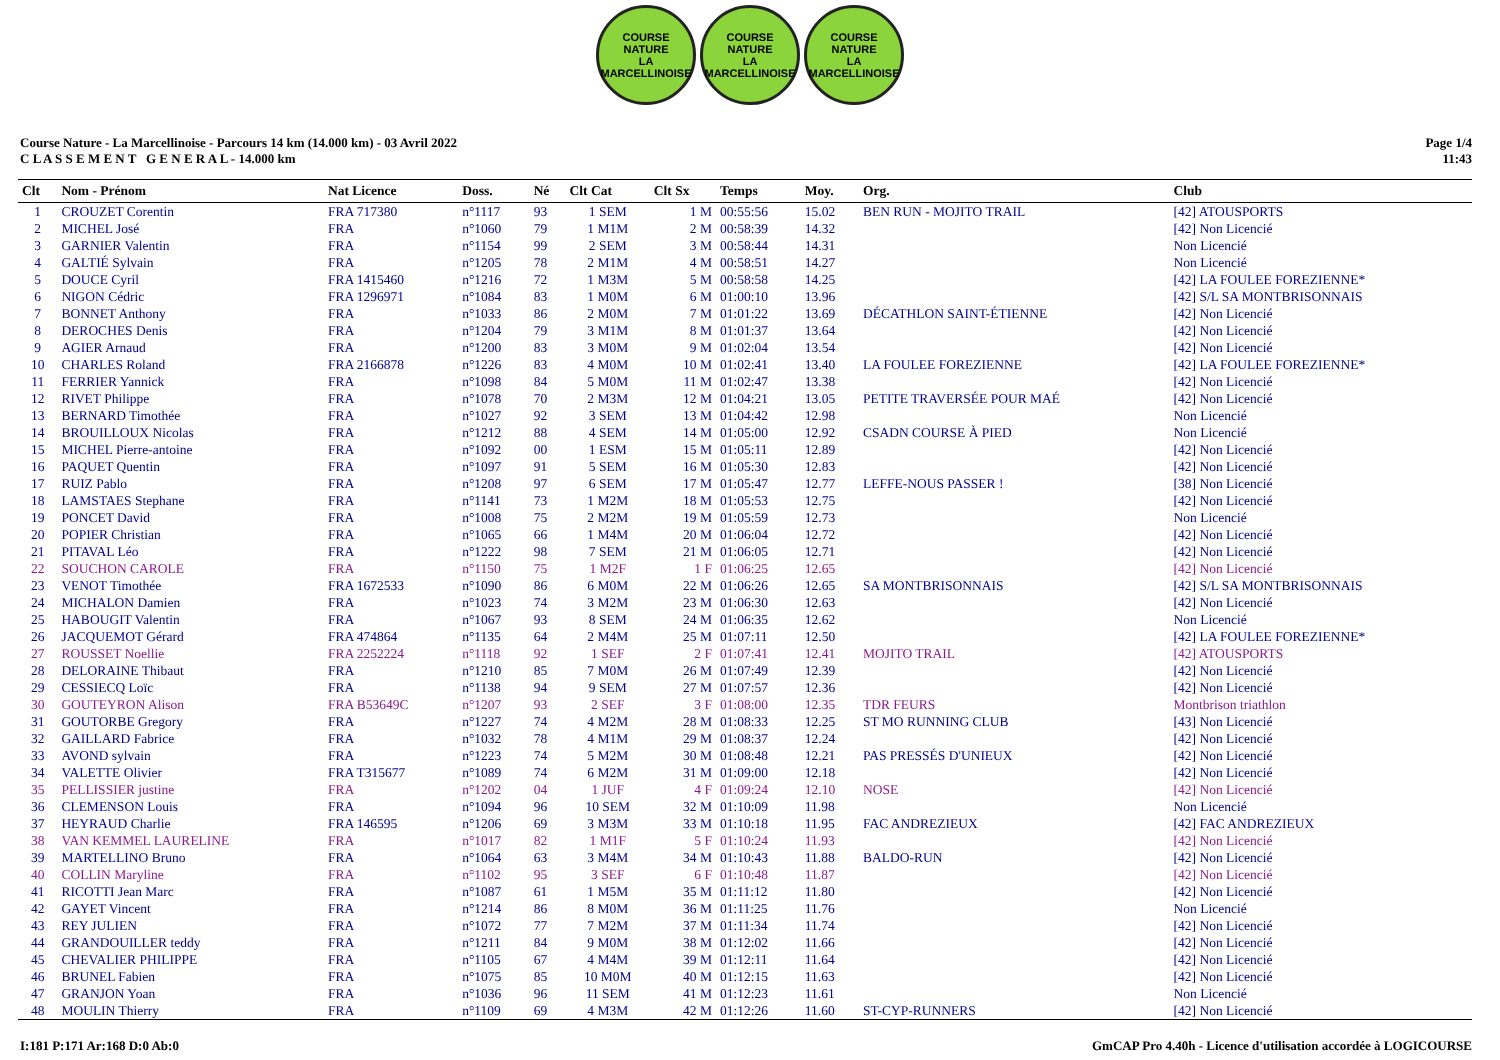COURSE NATURE
LA MARCELLINOISE
COURSE NATURE
LA MARCELLINOISE
COURSE NATURE
LA MARCELLINOISE
Course Nature - La Marcellinoise - Parcours 14 km (14.000 km) - 03 Avril 2022
C L A S S E M E N T G E N E R A L - 14.000 km
Page 1/4
11:43
| Clt | Nom - Prénom | Nat Licence | Doss. | Né | Clt Cat | Clt Sx | Temps | Moy. | Org. | Club |
| --- | --- | --- | --- | --- | --- | --- | --- | --- | --- | --- |
| 1 | CROUZET Corentin | FRA 717380 | n°1117 | 93 | 1 SEM | 1 M | 00:55:56 | 15.02 | BEN RUN - MOJITO TRAIL | [42] ATOUSPORTS |
| 2 | MICHEL José | FRA | n°1060 | 79 | 1 M1M | 2 M | 00:58:39 | 14.32 | | [42] Non Licencié |
| 3 | GARNIER Valentin | FRA | n°1154 | 99 | 2 SEM | 3 M | 00:58:44 | 14.31 | | Non Licencié |
| 4 | GALTIÉ Sylvain | FRA | n°1205 | 78 | 2 M1M | 4 M | 00:58:51 | 14.27 | | Non Licencié |
| 5 | DOUCE Cyril | FRA 1415460 | n°1216 | 72 | 1 M3M | 5 M | 00:58:58 | 14.25 | | [42] LA FOULEE FOREZIENNE* |
| 6 | NIGON Cédric | FRA 1296971 | n°1084 | 83 | 1 M0M | 6 M | 01:00:10 | 13.96 | | [42] S/L SA MONTBRISONNAIS |
| 7 | BONNET Anthony | FRA | n°1033 | 86 | 2 M0M | 7 M | 01:01:22 | 13.69 | DÉCATHLON SAINT-ÉTIENNE | [42] Non Licencié |
| 8 | DEROCHES Denis | FRA | n°1204 | 79 | 3 M1M | 8 M | 01:01:37 | 13.64 | | [42] Non Licencié |
| 9 | AGIER Arnaud | FRA | n°1200 | 83 | 3 M0M | 9 M | 01:02:04 | 13.54 | | [42] Non Licencié |
| 10 | CHARLES Roland | FRA 2166878 | n°1226 | 83 | 4 M0M | 10 M | 01:02:41 | 13.40 | LA FOULEE FOREZIENNE | [42] LA FOULEE FOREZIENNE* |
| 11 | FERRIER Yannick | FRA | n°1098 | 84 | 5 M0M | 11 M | 01:02:47 | 13.38 | | [42] Non Licencié |
| 12 | RIVET Philippe | FRA | n°1078 | 70 | 2 M3M | 12 M | 01:04:21 | 13.05 | PETITE TRAVERSÉE POUR MAÉ | [42] Non Licencié |
| 13 | BERNARD Timothée | FRA | n°1027 | 92 | 3 SEM | 13 M | 01:04:42 | 12.98 | | Non Licencié |
| 14 | BROUILLOUX Nicolas | FRA | n°1212 | 88 | 4 SEM | 14 M | 01:05:00 | 12.92 | CSADN COURSE À PIED | Non Licencié |
| 15 | MICHEL Pierre-antoine | FRA | n°1092 | 00 | 1 ESM | 15 M | 01:05:11 | 12.89 | | [42] Non Licencié |
| 16 | PAQUET Quentin | FRA | n°1097 | 91 | 5 SEM | 16 M | 01:05:30 | 12.83 | | [42] Non Licencié |
| 17 | RUIZ Pablo | FRA | n°1208 | 97 | 6 SEM | 17 M | 01:05:47 | 12.77 | LEFFE-NOUS PASSER ! | [38] Non Licencié |
| 18 | LAMSTAES Stephane | FRA | n°1141 | 73 | 1 M2M | 18 M | 01:05:53 | 12.75 | | [42] Non Licencié |
| 19 | PONCET David | FRA | n°1008 | 75 | 2 M2M | 19 M | 01:05:59 | 12.73 | | Non Licencié |
| 20 | POPIER Christian | FRA | n°1065 | 66 | 1 M4M | 20 M | 01:06:04 | 12.72 | | [42] Non Licencié |
| 21 | PITAVAL Léo | FRA | n°1222 | 98 | 7 SEM | 21 M | 01:06:05 | 12.71 | | [42] Non Licencié |
| 22 | SOUCHON CAROLE | FRA | n°1150 | 75 | 1 M2F | 1 F | 01:06:25 | 12.65 | | [42] Non Licencié |
| 23 | VENOT Timothée | FRA 1672533 | n°1090 | 86 | 6 M0M | 22 M | 01:06:26 | 12.65 | SA MONTBRISONNAIS | [42] S/L SA MONTBRISONNAIS |
| 24 | MICHALON Damien | FRA | n°1023 | 74 | 3 M2M | 23 M | 01:06:30 | 12.63 | | [42] Non Licencié |
| 25 | HABOUGIT Valentin | FRA | n°1067 | 93 | 8 SEM | 24 M | 01:06:35 | 12.62 | | Non Licencié |
| 26 | JACQUEMOT Gérard | FRA 474864 | n°1135 | 64 | 2 M4M | 25 M | 01:07:11 | 12.50 | | [42] LA FOULEE FOREZIENNE* |
| 27 | ROUSSET Noellie | FRA 2252224 | n°1118 | 92 | 1 SEF | 2 F | 01:07:41 | 12.41 | MOJITO TRAIL | [42] ATOUSPORTS |
| 28 | DELORAINE Thibaut | FRA | n°1210 | 85 | 7 M0M | 26 M | 01:07:49 | 12.39 | | [42] Non Licencié |
| 29 | CESSIECQ Loïc | FRA | n°1138 | 94 | 9 SEM | 27 M | 01:07:57 | 12.36 | | [42] Non Licencié |
| 30 | GOUTEYRON Alison | FRA B53649C | n°1207 | 93 | 2 SEF | 3 F | 01:08:00 | 12.35 | TDR FEURS | Montbrison triathlon |
| 31 | GOUTORBE Gregory | FRA | n°1227 | 74 | 4 M2M | 28 M | 01:08:33 | 12.25 | ST MO RUNNING CLUB | [43] Non Licencié |
| 32 | GAILLARD Fabrice | FRA | n°1032 | 78 | 4 M1M | 29 M | 01:08:37 | 12.24 | | [42] Non Licencié |
| 33 | AVOND sylvain | FRA | n°1223 | 74 | 5 M2M | 30 M | 01:08:48 | 12.21 | PAS PRESSÉS D'UNIEUX | [42] Non Licencié |
| 34 | VALETTE Olivier | FRA T315677 | n°1089 | 74 | 6 M2M | 31 M | 01:09:00 | 12.18 | | [42] Non Licencié |
| 35 | PELLISSIER justine | FRA | n°1202 | 04 | 1 JUF | 4 F | 01:09:24 | 12.10 | NOSE | [42] Non Licencié |
| 36 | CLEMENSON Louis | FRA | n°1094 | 96 | 10 SEM | 32 M | 01:10:09 | 11.98 | | Non Licencié |
| 37 | HEYRAUD Charlie | FRA 146595 | n°1206 | 69 | 3 M3M | 33 M | 01:10:18 | 11.95 | FAC ANDREZIEUX | [42] FAC ANDREZIEUX |
| 38 | VAN KEMMEL LAURELINE | FRA | n°1017 | 82 | 1 M1F | 5 F | 01:10:24 | 11.93 | | [42] Non Licencié |
| 39 | MARTELLINO Bruno | FRA | n°1064 | 63 | 3 M4M | 34 M | 01:10:43 | 11.88 | BALDO-RUN | [42] Non Licencié |
| 40 | COLLIN Maryline | FRA | n°1102 | 95 | 3 SEF | 6 F | 01:10:48 | 11.87 | | [42] Non Licencié |
| 41 | RICOTTI Jean Marc | FRA | n°1087 | 61 | 1 M5M | 35 M | 01:11:12 | 11.80 | | [42] Non Licencié |
| 42 | GAYET Vincent | FRA | n°1214 | 86 | 8 M0M | 36 M | 01:11:25 | 11.76 | | Non Licencié |
| 43 | REY JULIEN | FRA | n°1072 | 77 | 7 M2M | 37 M | 01:11:34 | 11.74 | | [42] Non Licencié |
| 44 | GRANDOUILLER teddy | FRA | n°1211 | 84 | 9 M0M | 38 M | 01:12:02 | 11.66 | | [42] Non Licencié |
| 45 | CHEVALIER PHILIPPE | FRA | n°1105 | 67 | 4 M4M | 39 M | 01:12:11 | 11.64 | | [42] Non Licencié |
| 46 | BRUNEL Fabien | FRA | n°1075 | 85 | 10 M0M | 40 M | 01:12:15 | 11.63 | | [42] Non Licencié |
| 47 | GRANJON Yoan | FRA | n°1036 | 96 | 11 SEM | 41 M | 01:12:23 | 11.61 | | Non Licencié |
| 48 | MOULIN Thierry | FRA | n°1109 | 69 | 4 M3M | 42 M | 01:12:26 | 11.60 | ST-CYP-RUNNERS | [42] Non Licencié |
I:181 P:171 Ar:168 D:0 Ab:0 GmCAP Pro 4.40h - Licence d'utilisation accordée à LOGICOURSE